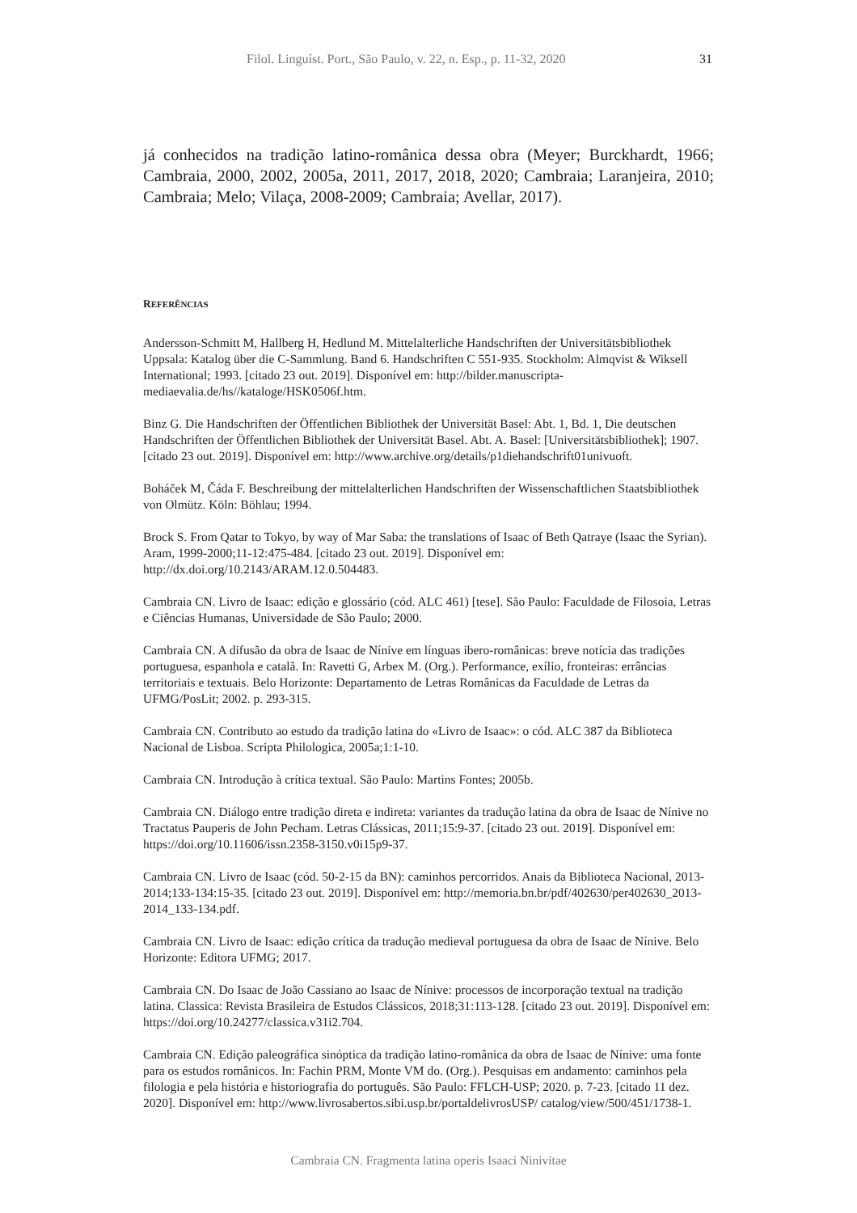Filol. Linguíst. Port., São Paulo, v. 22, n. Esp., p. 11-32, 2020 31
já conhecidos na tradição latino-românica dessa obra (Meyer; Burckhardt, 1966; Cambraia, 2000, 2002, 2005a, 2011, 2017, 2018, 2020; Cambraia; Laranjeira, 2010; Cambraia; Melo; Vilaça, 2008-2009; Cambraia; Avellar, 2017).
REFERÊNCIAS
Andersson-Schmitt M, Hallberg H, Hedlund M. Mittelalterliche Handschriften der Universitätsbibliothek Uppsala: Katalog über die C-Sammlung. Band 6. Handschriften C 551-935. Stockholm: Almqvist & Wiksell International; 1993. [citado 23 out. 2019]. Disponível em: http://bilder.manuscripta-mediaevalia.de/hs//kataloge/HSK0506f.htm.
Binz G. Die Handschriften der Öffentlichen Bibliothek der Universität Basel: Abt. 1, Bd. 1, Die deutschen Handschriften der Öffentlichen Bibliothek der Universität Basel. Abt. A. Basel: [Universitätsbibliothek]; 1907. [citado 23 out. 2019]. Disponível em: http://www.archive.org/details/p1diehandschrift01univuoft.
Boháček M, Čáda F. Beschreibung der mittelalterlichen Handschriften der Wissenschaftlichen Staatsbibliothek von Olmütz. Köln: Böhlau; 1994.
Brock S. From Qatar to Tokyo, by way of Mar Saba: the translations of Isaac of Beth Qatraye (Isaac the Syrian). Aram, 1999-2000;11-12:475-484. [citado 23 out. 2019]. Disponível em: http://dx.doi.org/10.2143/ARAM.12.0.504483.
Cambraia CN. Livro de Isaac: edição e glossário (cód. ALC 461) [tese]. São Paulo: Faculdade de Filosoia, Letras e Ciências Humanas, Universidade de São Paulo; 2000.
Cambraia CN. A difusão da obra de Isaac de Nínive em línguas ibero-românicas: breve notícia das tradições portuguesa, espanhola e catalã. In: Ravetti G, Arbex M. (Org.). Performance, exílio, fronteiras: errâncias territoriais e textuais. Belo Horizonte: Departamento de Letras Românicas da Faculdade de Letras da UFMG/PosLit; 2002. p. 293-315.
Cambraia CN. Contributo ao estudo da tradição latina do «Livro de Isaac»: o cód. ALC 387 da Biblioteca Nacional de Lisboa. Scripta Philologica, 2005a;1:1-10.
Cambraia CN. Introdução à crítica textual. São Paulo: Martins Fontes; 2005b.
Cambraia CN. Diálogo entre tradição direta e indireta: variantes da tradução latina da obra de Isaac de Nínive no Tractatus Pauperis de John Pecham. Letras Clássicas, 2011;15:9-37. [citado 23 out. 2019]. Disponível em: https://doi.org/10.11606/issn.2358-3150.v0i15p9-37.
Cambraia CN. Livro de Isaac (cód. 50-2-15 da BN): caminhos percorridos. Anais da Biblioteca Nacional, 2013-2014;133-134:15-35. [citado 23 out. 2019]. Disponível em: http://memoria.bn.br/pdf/402630/per402630_2013-2014_133-134.pdf.
Cambraia CN. Livro de Isaac: edição crítica da tradução medieval portuguesa da obra de Isaac de Nínive. Belo Horizonte: Editora UFMG; 2017.
Cambraia CN. Do Isaac de João Cassiano ao Isaac de Nínive: processos de incorporação textual na tradição latina. Classica: Revista Brasileira de Estudos Clássicos, 2018;31:113-128. [citado 23 out. 2019]. Disponível em: https://doi.org/10.24277/classica.v31i2.704.
Cambraia CN. Edição paleográfica sinóptica da tradição latino-românica da obra de Isaac de Nínive: uma fonte para os estudos românicos. In: Fachin PRM, Monte VM do. (Org.). Pesquisas em andamento: caminhos pela filologia e pela história e historiografia do português. São Paulo: FFLCH-USP; 2020. p. 7-23. [citado 11 dez. 2020]. Disponível em: http://www.livrosabertos.sibi.usp.br/portaldelivrosUSP/ catalog/view/500/451/1738-1.
Cambraia CN. Fragmenta latina operis Isaaci Ninivitae